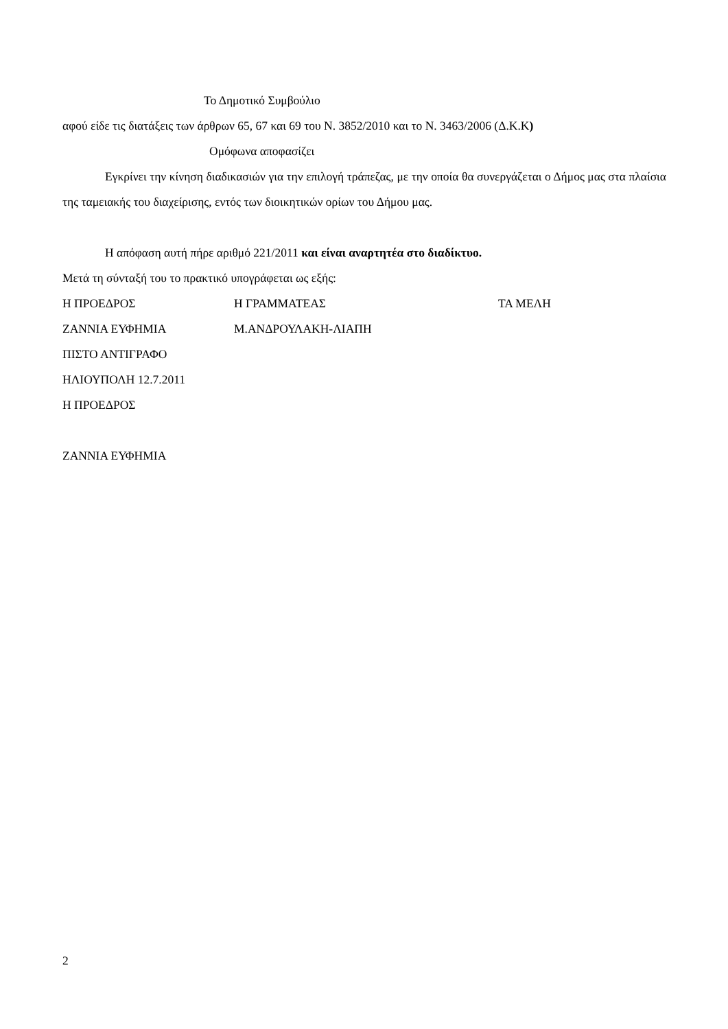Το Δημοτικό Συμβούλιο
αφού είδε τις διατάξεις των άρθρων 65, 67 και 69 του Ν. 3852/2010 και το Ν. 3463/2006 (Δ.Κ.Κ)
Ομόφωνα αποφασίζει
Εγκρίνει την κίνηση διαδικασιών για την επιλογή τράπεζας, με την οποία θα συνεργάζεται ο Δήμος μας στα πλαίσια της ταμειακής του διαχείρισης, εντός των διοικητικών ορίων του Δήμου μας.
Η απόφαση αυτή πήρε αριθμό 221/2011 και είναι αναρτητέα στο διαδίκτυο.
Μετά τη σύνταξή του το πρακτικό υπογράφεται ως εξής:
Η ΠΡΟΕΔΡΟΣ Η ΓΡΑΜΜΑΤΕΑΣ ΤΑ ΜΕΛΗ
ΖΑΝΝΙΑ ΕΥΦΗΜΙΑ Μ.ΑΝΔΡΟΥΛΑΚΗ-ΛΙΑΠΗ
ΠΙΣΤΟ ΑΝΤΙΓΡΑΦΟ
ΗΛΙΟΥΠΟΛΗ 12.7.2011
Η ΠΡΟΕΔΡΟΣ
ΖΑΝΝΙΑ ΕΥΦΗΜΙΑ
2